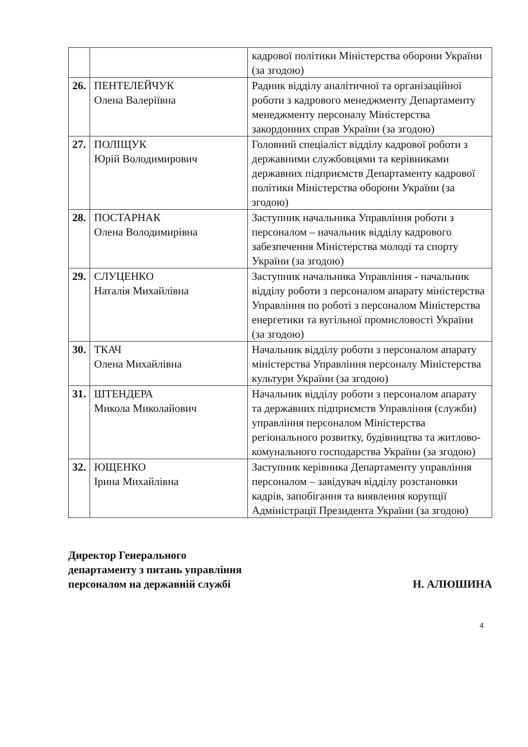| | | кадрової політики Міністерства оборони України (за згодою) |
| 26. | ПЕНТЕЛЕЙЧУК Олена Валеріївна | Радник відділу аналітичної та організаційної роботи з кадрового менеджменту Департаменту менеджменту персоналу Міністерства закордонних справ України (за згодою) |
| 27. | ПОЛІЩУК Юрій Володимирович | Головний спеціаліст відділу кадрової роботи з державними службовцями та керівниками державних підприємств Департаменту кадрової політики Міністерства оборони України (за згодою) |
| 28. | ПОСТАРНАК Олена Володимирівна | Заступник начальника Управління роботи з персоналом – начальник відділу кадрового забезпечення Міністерства молоді та спорту України (за згодою) |
| 29. | СЛУЦЕНКО Наталія Михайлівна | Заступник начальника Управління - начальник відділу роботи з персоналом апарату міністерства Управління по роботі з персоналом Міністерства енергетики та вугільної промисловості України (за згодою) |
| 30. | ТКАЧ Олена Михайлівна | Начальник відділу роботи з персоналом апарату міністерства Управління персоналу Міністерства культури України (за згодою) |
| 31. | ШТЕНДЕРА Микола Миколайович | Начальник відділу роботи з персоналом апарату та державних підприємств Управління (служби) управління персоналом Міністерства регіонального розвитку, будівництва та житлово-комунального господарства України (за згодою) |
| 32. | ЮЩЕНКО Ірина Михайлівна | Заступник керівника Департаменту управління персоналом – завідувач відділу розстановки кадрів, запобігання та виявлення корупції Адміністрації Президента України (за згодою) |
Директор Генерального
департаменту з питань управління
персоналом на державній службі
Н. АЛЮШИНА
4